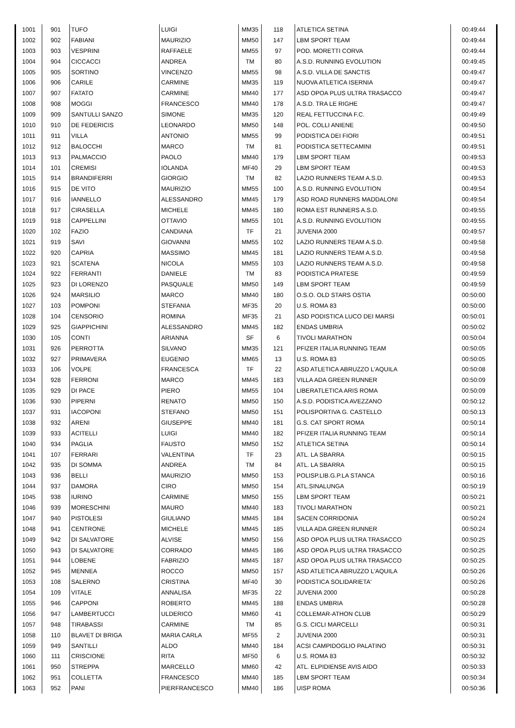| 1001 | 901 | TUFO | LUIGI | MM35 | 118 | ATLETICA SETINA | 00:49:44 |
| 1002 | 902 | FABIANI | MAURIZIO | MM50 | 147 | LBM SPORT TEAM | 00:49:44 |
| 1003 | 903 | VESPRINI | RAFFAELE | MM55 | 97 | POD. MORETTI CORVA | 00:49:44 |
| 1004 | 904 | CICCACCI | ANDREA | TM | 80 | A.S.D. RUNNING EVOLUTION | 00:49:45 |
| 1005 | 905 | SORTINO | VINCENZO | MM55 | 98 | A.S.D. VILLA DE SANCTIS | 00:49:47 |
| 1006 | 906 | CARILE | CARMINE | MM35 | 119 | NUOVA ATLETICA ISERNIA | 00:49:47 |
| 1007 | 907 | FATATO | CARMINE | MM40 | 177 | ASD OPOA PLUS ULTRA TRASACCO | 00:49:47 |
| 1008 | 908 | MOGGI | FRANCESCO | MM40 | 178 | A.S.D. TRA LE RIGHE | 00:49:47 |
| 1009 | 909 | SANTULLI SANZO | SIMONE | MM35 | 120 | REAL FETTUCCINA F.C. | 00:49:49 |
| 1010 | 910 | DE FEDERICIS | LEONARDO | MM50 | 148 | POL. COLLI ANIENE | 00:49:50 |
| 1011 | 911 | VILLA | ANTONIO | MM55 | 99 | PODISTICA DEI FIORI | 00:49:51 |
| 1012 | 912 | BALOCCHI | MARCO | TM | 81 | PODISTICA SETTECAMINI | 00:49:51 |
| 1013 | 913 | PALMACCIO | PAOLO | MM40 | 179 | LBM SPORT TEAM | 00:49:53 |
| 1014 | 101 | CREMISI | IOLANDA | MF40 | 29 | LBM SPORT TEAM | 00:49:53 |
| 1015 | 914 | BRANDIFERRI | GIORGIO | TM | 82 | LAZIO RUNNERS TEAM A.S.D. | 00:49:53 |
| 1016 | 915 | DE VITO | MAURIZIO | MM55 | 100 | A.S.D. RUNNING EVOLUTION | 00:49:54 |
| 1017 | 916 | IANNELLO | ALESSANDRO | MM45 | 179 | ASD ROAD RUNNERS MADDALONI | 00:49:54 |
| 1018 | 917 | CIRASELLA | MICHELE | MM45 | 180 | ROMA EST RUNNERS A.S.D. | 00:49:55 |
| 1019 | 918 | CAPPELLINI | OTTAVIO | MM55 | 101 | A.S.D. RUNNING EVOLUTION | 00:49:55 |
| 1020 | 102 | FAZIO | CANDIANA | TF | 21 | JUVENIA 2000 | 00:49:57 |
| 1021 | 919 | SAVI | GIOVANNI | MM55 | 102 | LAZIO RUNNERS TEAM A.S.D. | 00:49:58 |
| 1022 | 920 | CAPRIA | MASSIMO | MM45 | 181 | LAZIO RUNNERS TEAM A.S.D. | 00:49:58 |
| 1023 | 921 | SCATENA | NICOLA | MM55 | 103 | LAZIO RUNNERS TEAM A.S.D. | 00:49:58 |
| 1024 | 922 | FERRANTI | DANIELE | TM | 83 | PODISTICA PRATESE | 00:49:59 |
| 1025 | 923 | DI LORENZO | PASQUALE | MM50 | 149 | LBM SPORT TEAM | 00:49:59 |
| 1026 | 924 | MARSILIO | MARCO | MM40 | 180 | O.S.O. OLD STARS OSTIA | 00:50:00 |
| 1027 | 103 | POMPONI | STEFANIA | MF35 | 20 | U.S. ROMA 83 | 00:50:00 |
| 1028 | 104 | CENSORIO | ROMINA | MF35 | 21 | ASD PODISTICA LUCO DEI MARSI | 00:50:01 |
| 1029 | 925 | GIAPPICHINI | ALESSANDRO | MM45 | 182 | ENDAS UMBRIA | 00:50:02 |
| 1030 | 105 | CONTI | ARIANNA | SF | 6 | TIVOLI MARATHON | 00:50:04 |
| 1031 | 926 | PERROTTA | SILVANO | MM35 | 121 | PFIZER ITALIA RUNNING TEAM | 00:50:05 |
| 1032 | 927 | PRIMAVERA | EUGENIO | MM65 | 13 | U.S. ROMA 83 | 00:50:05 |
| 1033 | 106 | VOLPE | FRANCESCA | TF | 22 | ASD ATLETICA ABRUZZO L'AQUILA | 00:50:08 |
| 1034 | 928 | FERRONI | MARCO | MM45 | 183 | VILLA ADA GREEN RUNNER | 00:50:09 |
| 1035 | 929 | DI PACE | PIERO | MM55 | 104 | LIBERATLETICA ARIS ROMA | 00:50:09 |
| 1036 | 930 | PIPERNI | RENATO | MM50 | 150 | A.S.D. PODISTICA AVEZZANO | 00:50:12 |
| 1037 | 931 | IACOPONI | STEFANO | MM50 | 151 | POLISPORTIVA G. CASTELLO | 00:50:13 |
| 1038 | 932 | ARENI | GIUSEPPE | MM40 | 181 | G.S. CAT SPORT ROMA | 00:50:14 |
| 1039 | 933 | ACITELLI | LUIGI | MM40 | 182 | PFIZER ITALIA RUNNING TEAM | 00:50:14 |
| 1040 | 934 | PAGLIA | FAUSTO | MM50 | 152 | ATLETICA SETINA | 00:50:14 |
| 1041 | 107 | FERRARI | VALENTINA | TF | 23 | ATL. LA SBARRA | 00:50:15 |
| 1042 | 935 | DI SOMMA | ANDREA | TM | 84 | ATL. LA SBARRA | 00:50:15 |
| 1043 | 936 | BELLI | MAURIZIO | MM50 | 153 | POLISP.LIB.G.P.LA STANCA | 00:50:16 |
| 1044 | 937 | DAMORA | CIRO | MM50 | 154 | ATL.SINALUNGA | 00:50:19 |
| 1045 | 938 | IURINO | CARMINE | MM50 | 155 | LBM SPORT TEAM | 00:50:21 |
| 1046 | 939 | MORESCHINI | MAURO | MM40 | 183 | TIVOLI MARATHON | 00:50:21 |
| 1047 | 940 | PISTOLESI | GIULIANO | MM45 | 184 | SACEN CORRIDONIA | 00:50:24 |
| 1048 | 941 | CENTRONE | MICHELE | MM45 | 185 | VILLA ADA GREEN RUNNER | 00:50:24 |
| 1049 | 942 | DI SALVATORE | ALVISE | MM50 | 156 | ASD OPOA PLUS ULTRA TRASACCO | 00:50:25 |
| 1050 | 943 | DI SALVATORE | CORRADO | MM45 | 186 | ASD OPOA PLUS ULTRA TRASACCO | 00:50:25 |
| 1051 | 944 | LOBENE | FABRIZIO | MM45 | 187 | ASD OPOA PLUS ULTRA TRASACCO | 00:50:25 |
| 1052 | 945 | MENNEA | ROCCO | MM50 | 157 | ASD ATLETICA ABRUZZO L'AQUILA | 00:50:26 |
| 1053 | 108 | SALERNO | CRISTINA | MF40 | 30 | PODISTICA SOLIDARIETA' | 00:50:26 |
| 1054 | 109 | VITALE | ANNALISA | MF35 | 22 | JUVENIA 2000 | 00:50:28 |
| 1055 | 946 | CAPPONI | ROBERTO | MM45 | 188 | ENDAS UMBRIA | 00:50:28 |
| 1056 | 947 | LAMBERTUCCI | ULDERICO | MM60 | 41 | COLLEMAR-ATHON CLUB | 00:50:29 |
| 1057 | 948 | TIRABASSI | CARMINE | TM | 85 | G.S. CICLI MARCELLI | 00:50:31 |
| 1058 | 110 | BLAVET DI BRIGA | MARIA CARLA | MF55 | 2 | JUVENIA 2000 | 00:50:31 |
| 1059 | 949 | SANTILLI | ALDO | MM40 | 184 | ACSI CAMPIDOGLIO PALATINO | 00:50:31 |
| 1060 | 111 | CRISCIONE | RITA | MF50 | 6 | U.S. ROMA 83 | 00:50:32 |
| 1061 | 950 | STREPPA | MARCELLO | MM60 | 42 | ATL. ELPIDIENSE AVIS AIDO | 00:50:33 |
| 1062 | 951 | COLLETTA | FRANCESCO | MM40 | 185 | LBM SPORT TEAM | 00:50:34 |
| 1063 | 952 | PANI | PIERFRANCESCO | MM40 | 186 | UISP ROMA | 00:50:36 |